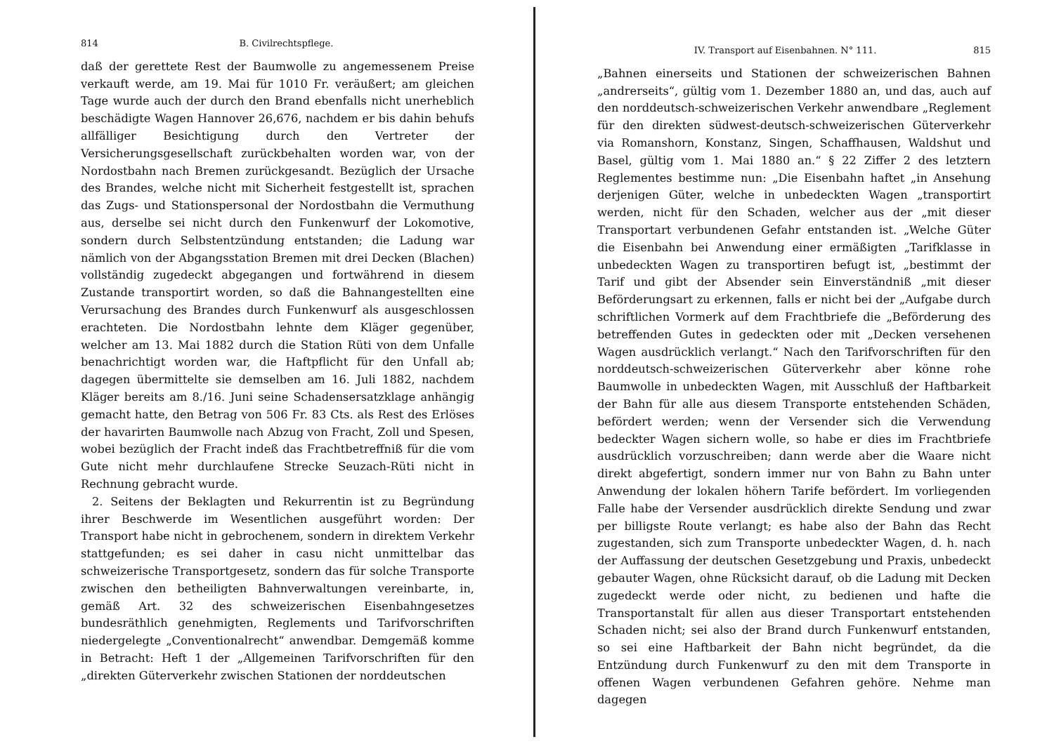814 B. Civilrechtspflege.
daß der gerettete Rest der Baumwolle zu angemessenem Preise verkauft werde, am 19. Mai für 1010 Fr. veräußert; am gleichen Tage wurde auch der durch den Brand ebenfalls nicht unerheblich beschädigte Wagen Hannover 26,676, nachdem er bis dahin behufs allfälliger Besichtigung durch den Vertreter der Versicherungsgesellschaft zurückbehalten worden war, von der Nordostbahn nach Bremen zurückgesandt. Bezüglich der Ursache des Brandes, welche nicht mit Sicherheit festgestellt ist, sprachen das Zugs- und Stationspersonal der Nordostbahn die Vermuthung aus, derselbe sei nicht durch den Funkenwurf der Lokomotive, sondern durch Selbstentzündung entstanden; die Ladung war nämlich von der Abgangsstation Bremen mit drei Decken (Blachen) vollständig zugedeckt abgegangen und fortwährend in diesem Zustande transportirt worden, so daß die Bahnangestellten eine Verursachung des Brandes durch Funkenwurf als ausgeschlossen erachteten. Die Nordostbahn lehnte dem Kläger gegenüber, welcher am 13. Mai 1882 durch die Station Rüti von dem Unfalle benachrichtigt worden war, die Haftpflicht für den Unfall ab; dagegen übermittelte sie demselben am 16. Juli 1882, nachdem Kläger bereits am 8./16. Juni seine Schadensersatzklage anhängig gemacht hatte, den Betrag von 506 Fr. 83 Cts. als Rest des Erlöses der havarirten Baumwolle nach Abzug von Fracht, Zoll und Spesen, wobei bezüglich der Fracht indeß das Frachtbetreffniß für die vom Gute nicht mehr durchlaufene Strecke Seuzach-Rüti nicht in Rechnung gebracht wurde.
2. Seitens der Beklagten und Rekurrentin ist zu Begründung ihrer Beschwerde im Wesentlichen ausgeführt worden: Der Transport habe nicht in gebrochenem, sondern in direktem Verkehr stattgefunden; es sei daher in casu nicht unmittelbar das schweizerische Transportgesetz, sondern das für solche Transporte zwischen den betheiligten Bahnverwaltungen vereinbarte, in, gemäß Art. 32 des schweizerischen Eisenbahngesetzes bundesräthlich genehmigten, Reglements und Tarifvorschriften niedergelegte „Conventionalrecht“ anwendbar. Demgemäß komme in Betracht: Heft 1 der „Allgemeinen Tarifvorschriften für den „direkten Güterverkehr zwischen Stationen der norddeutschen
IV. Transport auf Eisenbahnen. N° 111. 815
„Bahnen einerseits und Stationen der schweizerischen Bahnen „andrerseits“, gültig vom 1. Dezember 1880 an, und das, auch auf den norddeutsch-schweizerischen Verkehr anwendbare „Reglement für den direkten südwest-deutsch-schweizerischen Güterverkehr via Romanshorn, Konstanz, Singen, Schaffhausen, Waldshut und Basel, gültig vom 1. Mai 1880 an.“ § 22 Ziffer 2 des letztern Reglementes bestimme nun: „Die Eisenbahn haftet „in Ansehung derjenigen Güter, welche in unbedeckten Wagen „transportirt werden, nicht für den Schaden, welcher aus der „mit dieser Transportart verbundenen Gefahr entstanden ist. „Welche Güter die Eisenbahn bei Anwendung einer ermäßigten „Tarifklasse in unbedeckten Wagen zu transportiren befugt ist, „bestimmt der Tarif und gibt der Absender sein Einverständniß „mit dieser Beförderungsart zu erkennen, falls er nicht bei der „Aufgabe durch schriftlichen Vormerk auf dem Frachtbriefe die „Beförderung des betreffenden Gutes in gedeckten oder mit „Decken versehenen Wagen ausdrücklich verlangt.“ Nach den Tarifvorschriften für den norddeutsch-schweizerischen Güterverkehr aber könne rohe Baumwolle in unbedeckten Wagen, mit Ausschluß der Haftbarkeit der Bahn für alle aus diesem Transporte entstehenden Schäden, befördert werden; wenn der Versender sich die Verwendung bedeckter Wagen sichern wolle, so habe er dies im Frachtbriefe ausdrücklich vorzuschreiben; dann werde aber die Waare nicht direkt abgefertigt, sondern immer nur von Bahn zu Bahn unter Anwendung der lokalen höhern Tarife befördert. Im vorliegenden Falle habe der Versender ausdrücklich direkte Sendung und zwar per billigste Route verlangt; es habe also der Bahn das Recht zugestanden, sich zum Transporte unbedeckter Wagen, d. h. nach der Auffassung der deutschen Gesetzgebung und Praxis, unbedeckt gebauter Wagen, ohne Rücksicht darauf, ob die Ladung mit Decken zugedeckt werde oder nicht, zu bedienen und hafte die Transportanstalt für allen aus dieser Transportart entstehenden Schaden nicht; sei also der Brand durch Funkenwurf entstanden, so sei eine Haftbarkeit der Bahn nicht begründet, da die Entzündung durch Funkenwurf zu den mit dem Transporte in offenen Wagen verbundenen Gefahren gehöre. Nehme man dagegen